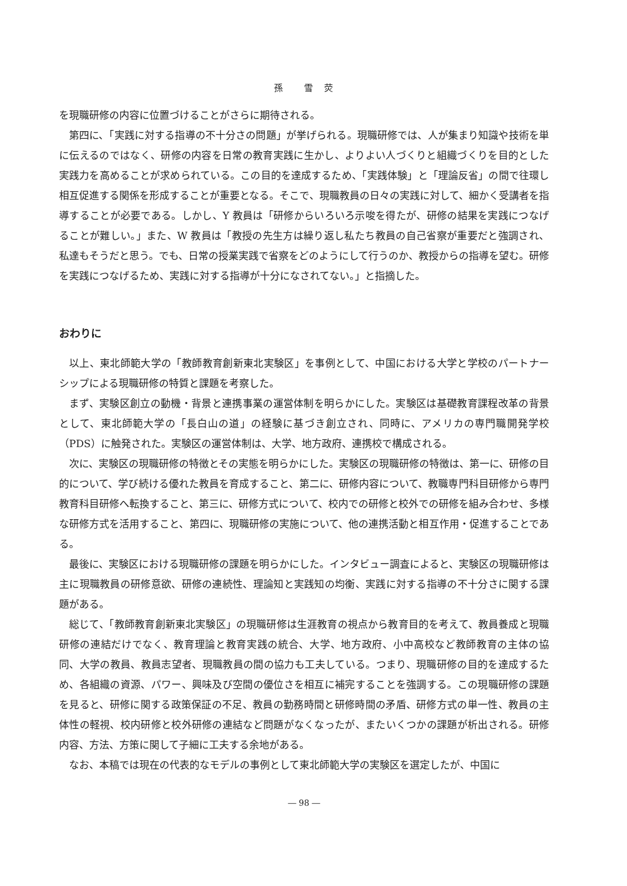孫　　雪　荧
を現職研修の内容に位置づけることがさらに期待される。
第四に、「実践に対する指導の不十分さの問題」が挙げられる。現職研修では、人が集まり知識や技術を単に伝えるのではなく、研修の内容を日常の教育実践に生かし、よりよい人づくりと組織づくりを目的とした実践力を高めることが求められている。この目的を達成するため、「実践体験」と「理論反省」の間で往環し相互促進する関係を形成することが重要となる。そこで、現職教員の日々の実践に対して、細かく受講者を指導することが必要である。しかし、Y 教員は「研修からいろいろ示唆を得たが、研修の結果を実践につなげることが難しい。」また、W 教員は「教授の先生方は繰り返し私たち教員の自己省察が重要だと強調され、私達もそうだと思う。でも、日常の授業実践で省察をどのようにして行うのか、教授からの指導を望む。研修を実践につなげるため、実践に対する指導が十分になされてない。」と指摘した。
おわりに
以上、東北師範大学の「教師教育創新東北実験区」を事例として、中国における大学と学校のパートナーシップによる現職研修の特質と課題を考察した。
まず、実験区創立の動機・背景と連携事業の運営体制を明らかにした。実験区は基礎教育課程改革の背景として、東北師範大学の「長白山の道」の経験に基づき創立され、同時に、アメリカの専門職開発学校（PDS）に触発された。実験区の運営体制は、大学、地方政府、連携校で構成される。
次に、実験区の現職研修の特徴とその実態を明らかにした。実験区の現職研修の特徴は、第一に、研修の目的について、学び続ける優れた教員を育成すること、第二に、研修内容について、教職専門科目研修から専門教育科目研修へ転換すること、第三に、研修方式について、校内での研修と校外での研修を組み合わせ、多様な研修方式を活用すること、第四に、現職研修の実施について、他の連携活動と相互作用・促進することである。
最後に、実験区における現職研修の課題を明らかにした。インタビュー調査によると、実験区の現職研修は主に現職教員の研修意欲、研修の連続性、理論知と実践知の均衡、実践に対する指導の不十分さに関する課題がある。
総じて、「教師教育創新東北実験区」の現職研修は生涯教育の視点から教育目的を考えて、教員養成と現職研修の連結だけでなく、教育理論と教育実践の統合、大学、地方政府、小中高校など教師教育の主体の協同、大学の教員、教員志望者、現職教員の間の協力も工夫している。つまり、現職研修の目的を達成するため、各組織の資源、パワー、興味及び空間の優位さを相互に補完することを強調する。この現職研修の課題を見ると、研修に関する政策保証の不足、教員の勤務時間と研修時間の矛盾、研修方式の単一性、教員の主体性の軽視、校内研修と校外研修の連結など問題がなくなったが、またいくつかの課題が析出される。研修内容、方法、方策に関して子細に工夫する余地がある。
なお、本稿では現在の代表的なモデルの事例として東北師範大学の実験区を選定したが、中国に
― 98 ―